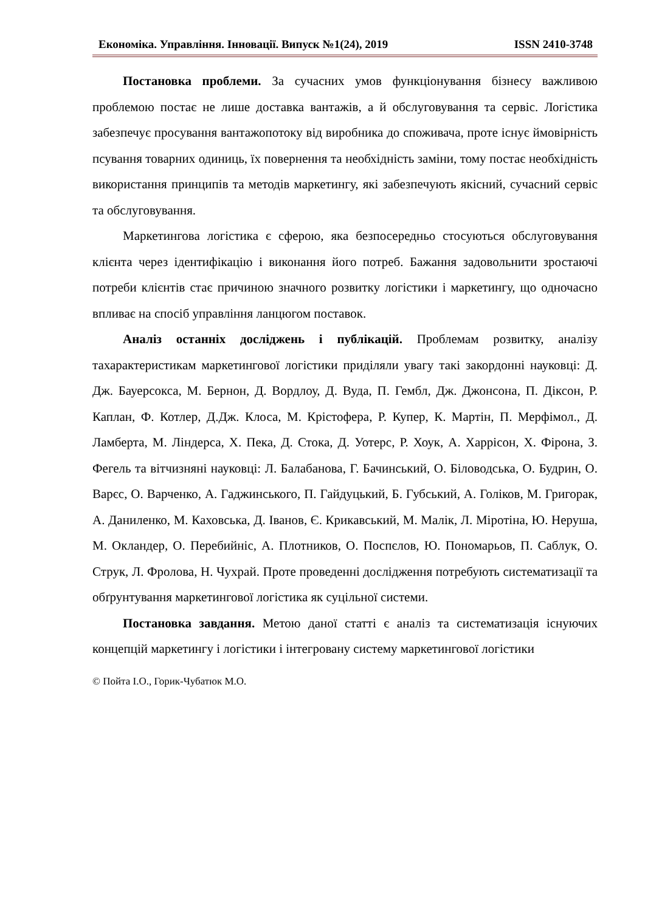Економіка. Управління. Інновації. Випуск №1(24), 2019 ISSN 2410-3748
Постановка проблеми. За сучасних умов функціонування бізнесу важливою проблемою постає не лише доставка вантажів, а й обслуговування та сервіс. Логістика забезпечує просування вантажопотоку від виробника до споживача, проте існує ймовірність псування товарних одиниць, їх повернення та необхідність заміни, тому постає необхідність використання принципів та методів маркетингу, які забезпечують якісний, сучасний сервіс та обслуговування.
Маркетингова логістика є сферою, яка безпосередньо стосуються обслуговування клієнта через ідентифікацію і виконання його потреб. Бажання задовольнити зростаючі потреби клієнтів стає причиною значного розвитку логістики і маркетингу, що одночасно впливає на спосіб управління ланцюгом поставок.
Аналіз останніх досліджень і публікацій. Проблемам розвитку, аналізу тахарактеристикам маркетингової логістики приділяли увагу такі закордонні науковці: Д. Дж. Бауерсокса, М. Бернон, Д. Вордлоу, Д. Вуда, П. Гембл, Дж. Джонсона, П. Діксон, Р. Каплан, Ф. Котлер, Д.Дж. Клоса, М. Крістофера, Р. Купер, К. Мартін, П. Мерфімол., Д. Ламберта, М. Ліндерса, Х. Пека, Д. Стока, Д. Уотерс, Р. Хоук, А. Харрісон, Х. Фірона, З. Фегель та вітчизняні науковці: Л. Балабанова, Г. Бачинський, О. Біловодська, О. Будрин, О. Варєс, О. Варченко, А. Гаджинського, П. Гайдуцький, Б. Губський, А. Голіков, М. Григорак, А. Даниленко, М. Каховська, Д. Іванов, Є. Крикавський, М. Малік, Л. Міротіна, Ю. Неруша, М. Окландер, О. Перебийніс, А. Плотников, О. Поспєлов, Ю. Пономарьов, П. Саблук, О. Струк, Л. Фролова, Н. Чухрай. Проте проведенні дослідження потребують систематизації та обґрунтування маркетингової логістика як суцільної системи.
Постановка завдання. Метою даної статті є аналіз та систематизація існуючих концепцій маркетингу і логістики і інтегровану систему маркетингової логістики
© Пойта І.О., Горик-Чубатюк М.О.